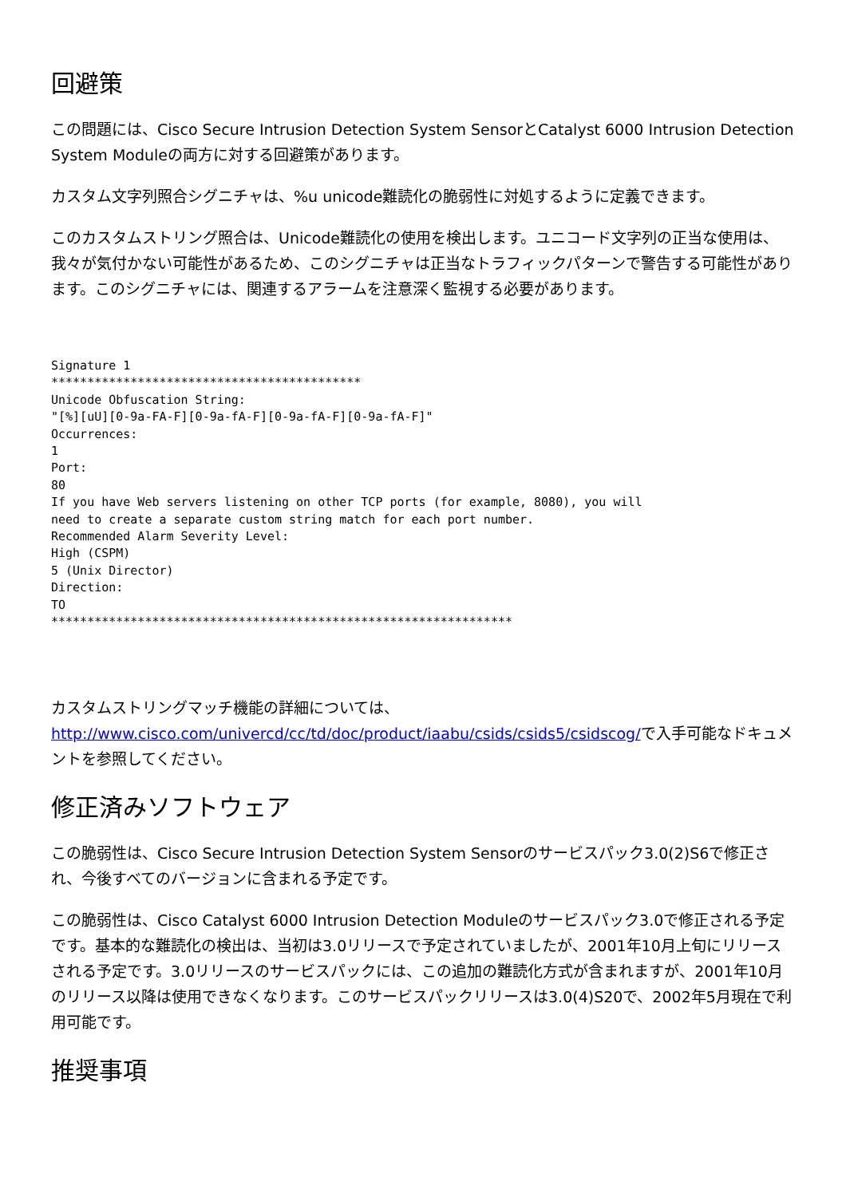回避策
この問題には、Cisco Secure Intrusion Detection System SensorとCatalyst 6000 Intrusion Detection System Moduleの両方に対する回避策があります。
カスタム文字列照合シグニチャは、%u unicode難読化の脆弱性に対処するように定義できます。
このカスタムストリング照合は、Unicode難読化の使用を検出します。ユニコード文字列の正当な使用は、我々が気付かない可能性があるため、このシグニチャは正当なトラフィックパターンで警告する可能性があります。このシグニチャには、関連するアラームを注意深く監視する必要があります。
Signature 1
*******************************************
Unicode Obfuscation String:
"[%][uU][0-9a-FA-F][0-9a-fA-F][0-9a-fA-F][0-9a-fA-F]"
Occurrences:
1
Port:
80
If you have Web servers listening on other TCP ports (for example, 8080), you will
need to create a separate custom string match for each port number.
Recommended Alarm Severity Level:
High (CSPM)
5 (Unix Director)
Direction:
TO
****************************************************************
カスタムストリングマッチ機能の詳細については、http://www.cisco.com/univercd/cc/td/doc/product/iaabu/csids/csids5/csidscog/で入手可能なドキュメントを参照してください。
修正済みソフトウェア
この脆弱性は、Cisco Secure Intrusion Detection System Sensorのサービスパック3.0(2)S6で修正され、今後すべてのバージョンに含まれる予定です。
この脆弱性は、Cisco Catalyst 6000 Intrusion Detection Moduleのサービスパック3.0で修正される予定です。基本的な難読化の検出は、当初は3.0リリースで予定されていましたが、2001年10月上旬にリリースされる予定です。3.0リリースのサービスパックには、この追加の難読化方式が含まれますが、2001年10月のリリース以降は使用できなくなります。このサービスパックリリースは3.0(4)S20で、2002年5月現在で利用可能です。
推奨事項